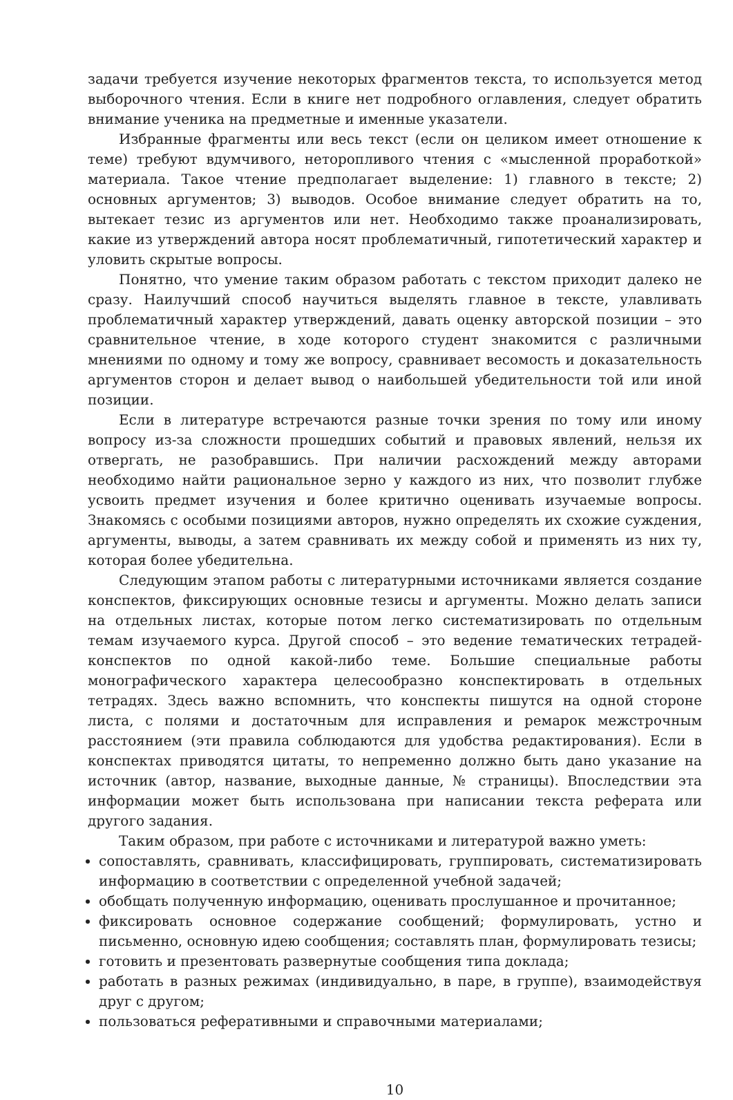задачи требуется изучение некоторых фрагментов текста, то используется метод выборочного чтения. Если в книге нет подробного оглавления, следует обратить внимание ученика на предметные и именные указатели.
Избранные фрагменты или весь текст (если он целиком имеет отношение к теме) требуют вдумчивого, неторопливого чтения с «мысленной проработкой» материала. Такое чтение предполагает выделение: 1) главного в тексте; 2) основных аргументов; 3) выводов. Особое внимание следует обратить на то, вытекает тезис из аргументов или нет. Необходимо также проанализировать, какие из утверждений автора носят проблематичный, гипотетический характер и уловить скрытые вопросы.
Понятно, что умение таким образом работать с текстом приходит далеко не сразу. Наилучший способ научиться выделять главное в тексте, улавливать проблематичный характер утверждений, давать оценку авторской позиции – это сравнительное чтение, в ходе которого студент знакомится с различными мнениями по одному и тому же вопросу, сравнивает весомость и доказательность аргументов сторон и делает вывод о наибольшей убедительности той или иной позиции.
Если в литературе встречаются разные точки зрения по тому или иному вопросу из-за сложности прошедших событий и правовых явлений, нельзя их отвергать, не разобравшись. При наличии расхождений между авторами необходимо найти рациональное зерно у каждого из них, что позволит глубже усвоить предмет изучения и более критично оценивать изучаемые вопросы. Знакомясь с особыми позициями авторов, нужно определять их схожие суждения, аргументы, выводы, а затем сравнивать их между собой и применять из них ту, которая более убедительна.
Следующим этапом работы с литературными источниками является создание конспектов, фиксирующих основные тезисы и аргументы. Можно делать записи на отдельных листах, которые потом легко систематизировать по отдельным темам изучаемого курса. Другой способ – это ведение тематических тетрадей-конспектов по одной какой-либо теме. Большие специальные работы монографического характера целесообразно конспектировать в отдельных тетрадях. Здесь важно вспомнить, что конспекты пишутся на одной стороне листа, с полями и достаточным для исправления и ремарок межстрочным расстоянием (эти правила соблюдаются для удобства редактирования). Если в конспектах приводятся цитаты, то непременно должно быть дано указание на источник (автор, название, выходные данные, № страницы). Впоследствии эта информации может быть использована при написании текста реферата или другого задания.
Таким образом, при работе с источниками и литературой важно уметь:
сопоставлять, сравнивать, классифицировать, группировать, систематизировать информацию в соответствии с определенной учебной задачей;
обобщать полученную информацию, оценивать прослушанное и прочитанное;
фиксировать основное содержание сообщений; формулировать, устно и письменно, основную идею сообщения; составлять план, формулировать тезисы;
готовить и презентовать развернутые сообщения типа доклада;
работать в разных режимах (индивидуально, в паре, в группе), взаимодействуя друг с другом;
пользоваться реферативными и справочными материалами;
10